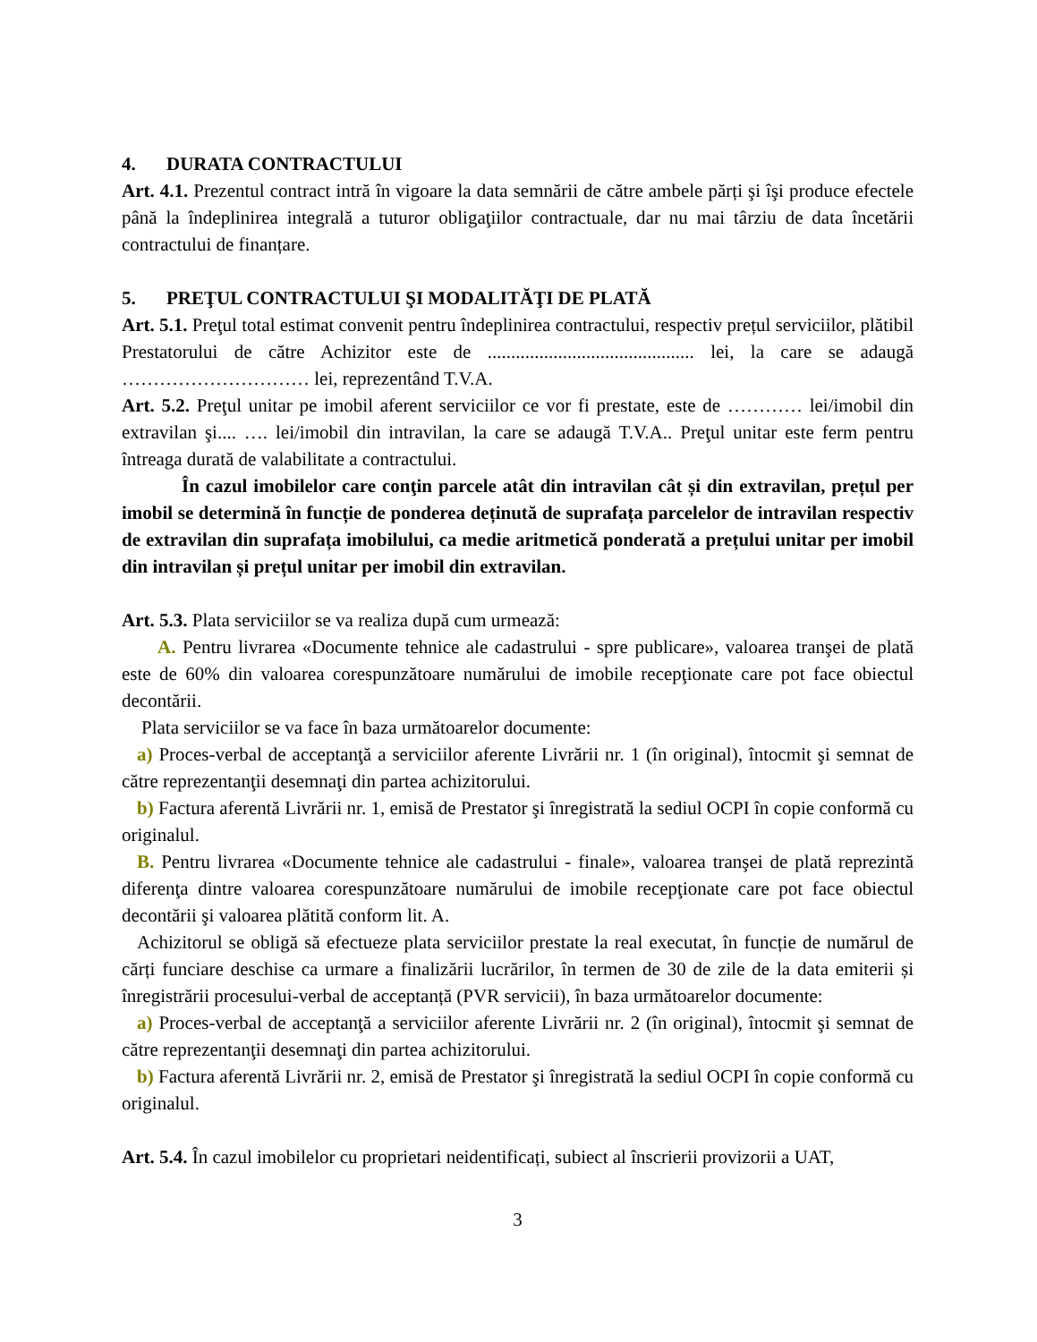4. DURATA CONTRACTULUI
Art. 4.1. Prezentul contract intră în vigoare la data semnării de către ambele părți şi îşi produce efectele până la îndeplinirea integrală a tuturor obligaţiilor contractuale, dar nu mai târziu de data încetării contractului de finanțare.
5. PREŢUL CONTRACTULUI ŞI MODALITĂŢI DE PLATĂ
Art. 5.1. Preţul total estimat convenit pentru îndeplinirea contractului, respectiv prețul serviciilor, plătibil Prestatorului de către Achizitor este de ............................................ lei, la care se adaugă ………………………… lei, reprezentând T.V.A.
Art. 5.2. Preţul unitar pe imobil aferent serviciilor ce vor fi prestate, este de ………… lei/imobil din extravilan şi.... …. lei/imobil din intravilan, la care se adaugă T.V.A.. Preţul unitar este ferm pentru întreaga durată de valabilitate a contractului.
În cazul imobilelor care conţin parcele atât din intravilan cât și din extravilan, prețul per imobil se determină în funcție de ponderea deținută de suprafața parcelelor de intravilan respectiv de extravilan din suprafața imobilului, ca medie aritmetică ponderată a prețului unitar per imobil din intravilan și prețul unitar per imobil din extravilan.
Art. 5.3. Plata serviciilor se va realiza după cum urmează:
A. Pentru livrarea «Documente tehnice ale cadastrului - spre publicare», valoarea tranşei de plată este de 60% din valoarea corespunzătoare numărului de imobile recepţionate care pot face obiectul decontării.
Plata serviciilor se va face în baza următoarelor documente:
a) Proces-verbal de acceptanţă a serviciilor aferente Livrării nr. 1 (în original), întocmit şi semnat de către reprezentanţii desemnaţi din partea achizitorului.
b) Factura aferentă Livrării nr. 1, emisă de Prestator şi înregistrată la sediul OCPI în copie conformă cu originalul.
B. Pentru livrarea «Documente tehnice ale cadastrului - finale», valoarea tranşei de plată reprezintă diferenţa dintre valoarea corespunzătoare numărului de imobile recepţionate care pot face obiectul decontării şi valoarea plătită conform lit. A.
Achizitorul se obligă să efectueze plata serviciilor prestate la real executat, în funcție de numărul de cărți funciare deschise ca urmare a finalizării lucrărilor, în termen de 30 de zile de la data emiterii și înregistrării procesului-verbal de acceptanță (PVR servicii), în baza următoarelor documente:
a) Proces-verbal de acceptanţă a serviciilor aferente Livrării nr. 2 (în original), întocmit şi semnat de către reprezentanţii desemnaţi din partea achizitorului.
b) Factura aferentă Livrării nr. 2, emisă de Prestator şi înregistrată la sediul OCPI în copie conformă cu originalul.
Art. 5.4. În cazul imobilelor cu proprietari neidentificați, subiect al înscrierii provizorii a UAT,
3